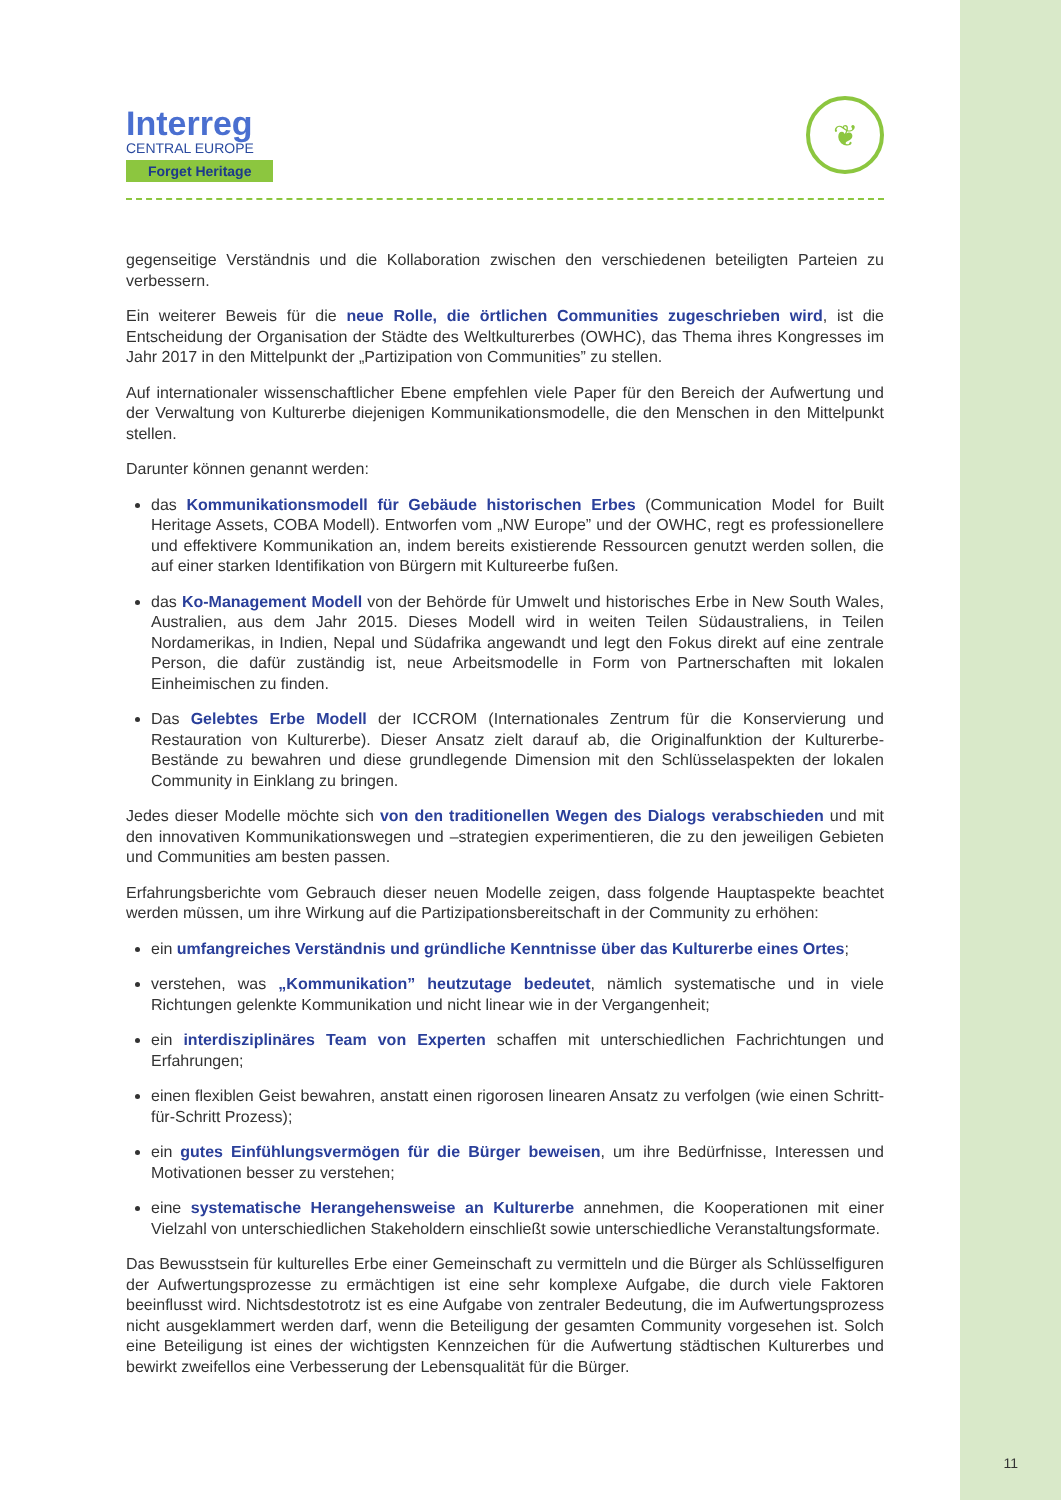Interreg
CENTRAL EUROPE
Forget Heritage
❦
gegenseitige Verständnis und die Kollaboration zwischen den verschiedenen beteiligten Parteien zu verbessern.
Ein weiterer Beweis für die neue Rolle, die örtlichen Communities zugeschrieben wird, ist die Entscheidung der Organisation der Städte des Weltkulturerbes (OWHC), das Thema ihres Kongresses im Jahr 2017 in den Mittelpunkt der „Partizipation von Communities” zu stellen.
Auf internationaler wissenschaftlicher Ebene empfehlen viele Paper für den Bereich der Aufwertung und der Verwaltung von Kulturerbe diejenigen Kommunikationsmodelle, die den Menschen in den Mittelpunkt stellen.
Darunter können genannt werden:
das Kommunikationsmodell für Gebäude historischen Erbes (Communication Model for Built Heritage Assets, COBA Modell). Entworfen vom „NW Europe” und der OWHC, regt es professionellere und effektivere Kommunikation an, indem bereits existierende Ressourcen genutzt werden sollen, die auf einer starken Identifikation von Bürgern mit Kultureerbe fußen.
das Ko-Management Modell von der Behörde für Umwelt und historisches Erbe in New South Wales, Australien, aus dem Jahr 2015. Dieses Modell wird in weiten Teilen Südaustraliens, in Teilen Nordamerikas, in Indien, Nepal und Südafrika angewandt und legt den Fokus direkt auf eine zentrale Person, die dafür zuständig ist, neue Arbeitsmodelle in Form von Partnerschaften mit lokalen Einheimischen zu finden.
Das Gelebtes Erbe Modell der ICCROM (Internationales Zentrum für die Konservierung und Restauration von Kulturerbe). Dieser Ansatz zielt darauf ab, die Originalfunktion der Kulturerbe-Bestände zu bewahren und diese grundlegende Dimension mit den Schlüsselaspekten der lokalen Community in Einklang zu bringen.
Jedes dieser Modelle möchte sich von den traditionellen Wegen des Dialogs verabschieden und mit den innovativen Kommunikationswegen und –strategien experimentieren, die zu den jeweiligen Gebieten und Communities am besten passen.
Erfahrungsberichte vom Gebrauch dieser neuen Modelle zeigen, dass folgende Hauptaspekte beachtet werden müssen, um ihre Wirkung auf die Partizipationsbereitschaft in der Community zu erhöhen:
ein umfangreiches Verständnis und gründliche Kenntnisse über das Kulturerbe eines Ortes;
verstehen, was „Kommunikation” heutzutage bedeutet, nämlich systematische und in viele Richtungen gelenkte Kommunikation und nicht linear wie in der Vergangenheit;
ein interdisziplinäres Team von Experten schaffen mit unterschiedlichen Fachrichtungen und Erfahrungen;
einen flexiblen Geist bewahren, anstatt einen rigorosen linearen Ansatz zu verfolgen (wie einen Schritt-für-Schritt Prozess);
ein gutes Einfühlungsvermögen für die Bürger beweisen, um ihre Bedürfnisse, Interessen und Motivationen besser zu verstehen;
eine systematische Herangehensweise an Kulturerbe annehmen, die Kooperationen mit einer Vielzahl von unterschiedlichen Stakeholdern einschließt sowie unterschiedliche Veranstaltungsformate.
Das Bewusstsein für kulturelles Erbe einer Gemeinschaft zu vermitteln und die Bürger als Schlüsselfiguren der Aufwertungsprozesse zu ermächtigen ist eine sehr komplexe Aufgabe, die durch viele Faktoren beeinflusst wird. Nichtsdestotrotz ist es eine Aufgabe von zentraler Bedeutung, die im Aufwertungsprozess nicht ausgeklammert werden darf, wenn die Beteiligung der gesamten Community vorgesehen ist. Solch eine Beteiligung ist eines der wichtigsten Kennzeichen für die Aufwertung städtischen Kulturerbes und bewirkt zweifellos eine Verbesserung der Lebensqualität für die Bürger.
11